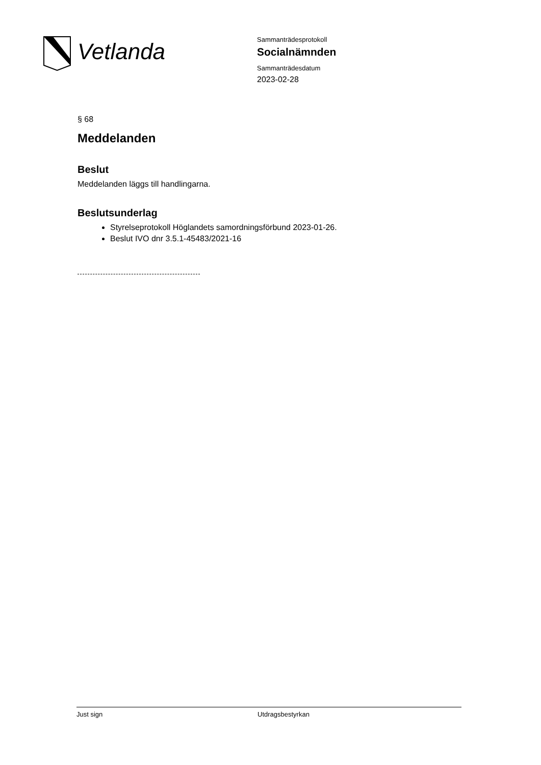Vetlanda
Sammanträdesprotokoll
Socialnämnden
Sammanträdesdatum
2023-02-28
§ 68
Meddelanden
Beslut
Meddelanden läggs till handlingarna.
Beslutsunderlag
Styrelseprotokoll Höglandets samordningsförbund 2023-01-26.
Beslut IVO dnr 3.5.1-45483/2021-16
Just sign Utdragsbestyrkan